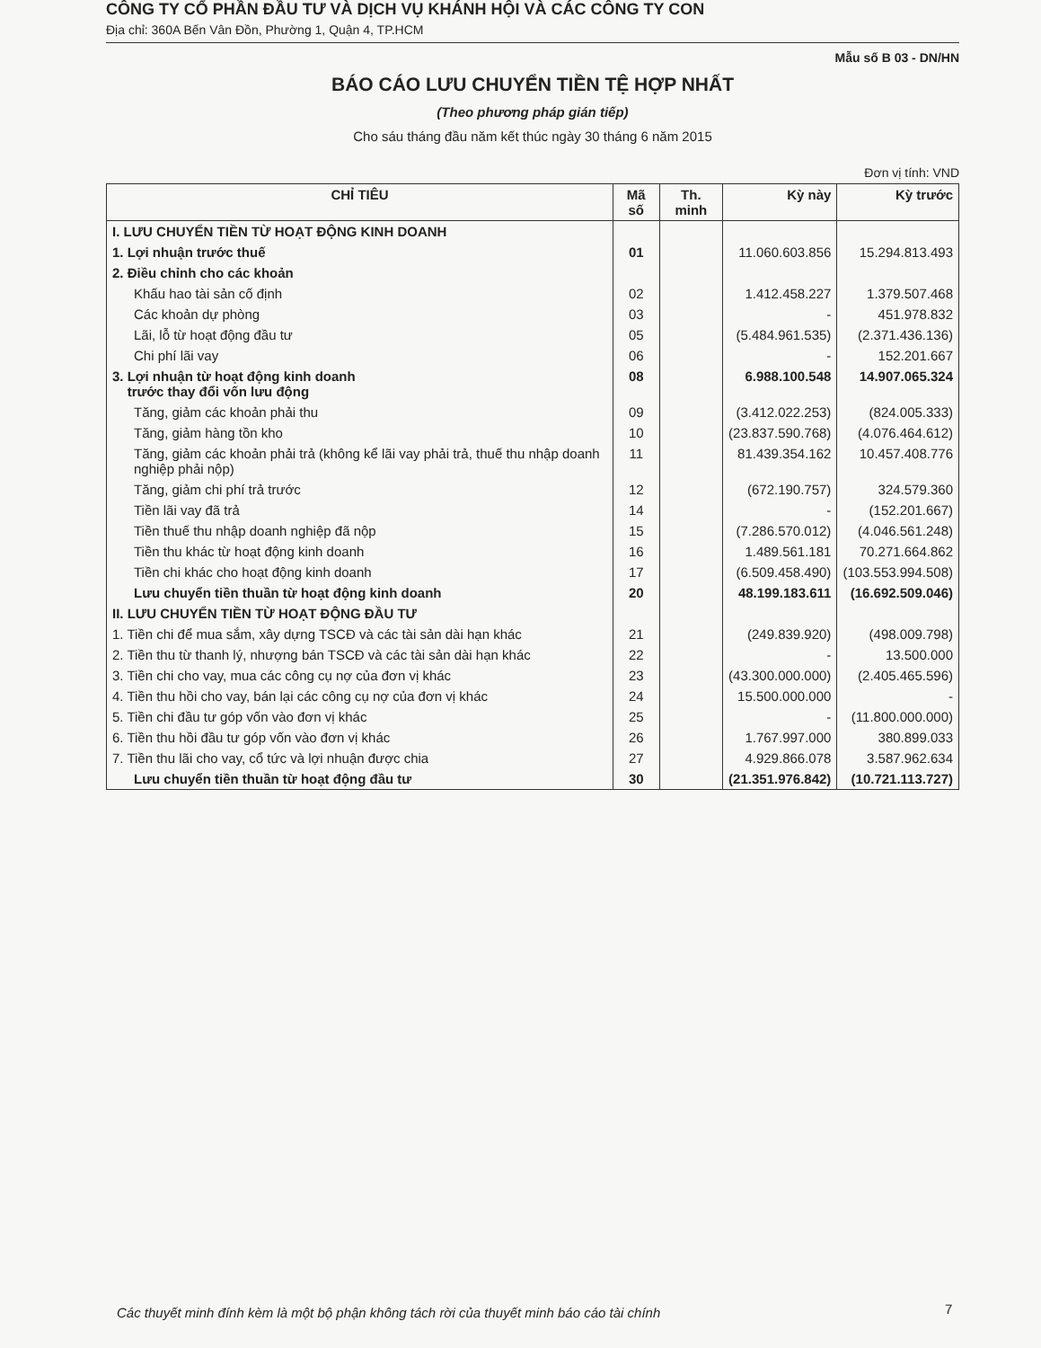CÔNG TY CỔ PHẦN ĐẦU TƯ VÀ DỊCH VỤ KHÁNH HỘI VÀ CÁC CÔNG TY CON
Địa chỉ: 360A Bến Vân Đồn, Phường 1, Quận 4, TP.HCM
Mẫu số B 03 - DN/HN
BÁO CÁO LƯU CHUYỂN TIỀN TỆ HỢP NHẤT
(Theo phương pháp gián tiếp)
Cho sáu tháng đầu năm kết thúc ngày 30 tháng 6 năm 2015
Đơn vị tính: VND
| CHỈ TIÊU | Mã số | Th. minh | Kỳ này | Kỳ trước |
| --- | --- | --- | --- | --- |
| I. LƯU CHUYỂN TIỀN TỪ HOẠT ĐỘNG KINH DOANH | | | | |
| 1. Lợi nhuận trước thuế | 01 | | 11.060.603.856 | 15.294.813.493 |
| 2. Điều chỉnh cho các khoản | | | | |
| Khấu hao tài sản cố định | 02 | | 1.412.458.227 | 1.379.507.468 |
| Các khoản dự phòng | 03 | | - | 451.978.832 |
| Lãi, lỗ từ hoạt động đầu tư | 05 | | (5.484.961.535) | (2.371.436.136) |
| Chi phí lãi vay | 06 | | - | 152.201.667 |
| 3. Lợi nhuận từ hoạt động kinh doanh trước thay đổi vốn lưu động | 08 | | 6.988.100.548 | 14.907.065.324 |
| Tăng, giảm các khoản phải thu | 09 | | (3.412.022.253) | (824.005.333) |
| Tăng, giảm hàng tồn kho | 10 | | (23.837.590.768) | (4.076.464.612) |
| Tăng, giảm các khoản phải trả (không kể lãi vay phải trả, thuế thu nhập doanh nghiệp phải nộp) | 11 | | 81.439.354.162 | 10.457.408.776 |
| Tăng, giảm chi phí trả trước | 12 | | (672.190.757) | 324.579.360 |
| Tiền lãi vay đã trả | 14 | | - | (152.201.667) |
| Tiền thuế thu nhập doanh nghiệp đã nộp | 15 | | (7.286.570.012) | (4.046.561.248) |
| Tiền thu khác từ hoạt động kinh doanh | 16 | | 1.489.561.181 | 70.271.664.862 |
| Tiền chi khác cho hoạt động kinh doanh | 17 | | (6.509.458.490) | (103.553.994.508) |
| Lưu chuyển tiền thuần từ hoạt động kinh doanh | 20 | | 48.199.183.611 | (16.692.509.046) |
| II. LƯU CHUYỂN TIỀN TỪ HOẠT ĐỘNG ĐẦU TƯ | | | | |
| 1. Tiền chi để mua sắm, xây dựng TSCĐ và các tài sản dài hạn khác | 21 | | (249.839.920) | (498.009.798) |
| 2. Tiền thu từ thanh lý, nhượng bán TSCĐ và các tài sản dài hạn khác | 22 | | - | 13.500.000 |
| 3. Tiền chi cho vay, mua các công cụ nợ của đơn vị khác | 23 | | (43.300.000.000) | (2.405.465.596) |
| 4. Tiền thu hồi cho vay, bán lại các công cụ nợ của đơn vị khác | 24 | | 15.500.000.000 | - |
| 5. Tiền chi đầu tư góp vốn vào đơn vị khác | 25 | | - | (11.800.000.000) |
| 6. Tiền thu hồi đầu tư góp vốn vào đơn vị khác | 26 | | 1.767.997.000 | 380.899.033 |
| 7. Tiền thu lãi cho vay, cổ tức và lợi nhuận được chia | 27 | | 4.929.866.078 | 3.587.962.634 |
| Lưu chuyển tiền thuần từ hoạt động đầu tư | 30 | | (21.351.976.842) | (10.721.113.727) |
Các thuyết minh đính kèm là một bộ phận không tách rời của thuyết minh báo cáo tài chính
7